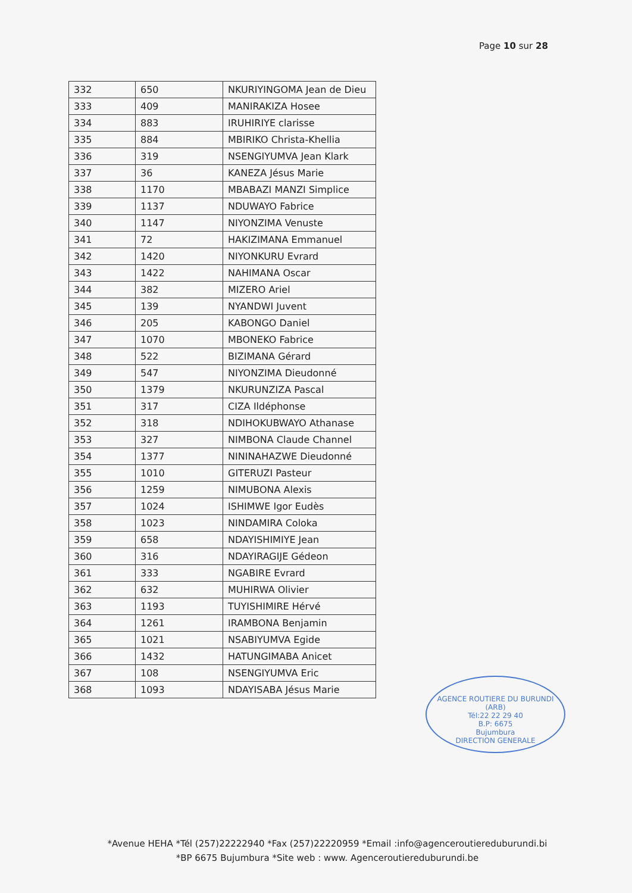Page 10 sur 28
| 332 | 650 | NKURIYINGOMA Jean de Dieu |
| 333 | 409 | MANIRAKIZA Hosee |
| 334 | 883 | IRUHIRIYE clarisse |
| 335 | 884 | MBIRIKO Christa-Khellia |
| 336 | 319 | NSENGIYUMVA Jean Klark |
| 337 | 36 | KANEZA Jésus Marie |
| 338 | 1170 | MBABAZI MANZI Simplice |
| 339 | 1137 | NDUWAYO Fabrice |
| 340 | 1147 | NIYONZIMA Venuste |
| 341 | 72 | HAKIZIMANA Emmanuel |
| 342 | 1420 | NIYONKURU Evrard |
| 343 | 1422 | NAHIMANA Oscar |
| 344 | 382 | MIZERO Ariel |
| 345 | 139 | NYANDWI Juvent |
| 346 | 205 | KABONGO Daniel |
| 347 | 1070 | MBONEKO Fabrice |
| 348 | 522 | BIZIMANA Gérard |
| 349 | 547 | NIYONZIMA Dieudonné |
| 350 | 1379 | NKURUNZIZA Pascal |
| 351 | 317 | CIZA Ildéphonse |
| 352 | 318 | NDIHOKUBWAYO Athanase |
| 353 | 327 | NIMBONA Claude Channel |
| 354 | 1377 | NININAHAZWE Dieudonné |
| 355 | 1010 | GITERUZI Pasteur |
| 356 | 1259 | NIMUBONA Alexis |
| 357 | 1024 | ISHIMWE Igor Eudès |
| 358 | 1023 | NINDAMIRA Coloka |
| 359 | 658 | NDAYISHIMIYE Jean |
| 360 | 316 | NDAYIRAGIJE Gédeon |
| 361 | 333 | NGABIRE Evrard |
| 362 | 632 | MUHIRWA Olivier |
| 363 | 1193 | TUYISHIMIRE Hérvé |
| 364 | 1261 | IRAMBONA Benjamin |
| 365 | 1021 | NSABIYUMVA Egide |
| 366 | 1432 | HATUNGIMABA Anicet |
| 367 | 108 | NSENGIYUMVA Eric |
| 368 | 1093 | NDAYISABA Jésus Marie |
AGENCE ROUTIERE DU BURUNDI (ARB)
Tél:22 22 29 40
B.P: 6675
Bujumbura
DIRECTION GENERALE
*Avenue HEHA *Tél (257)22222940 *Fax (257)22220959 *Email :info@agenceroutiereduburundi.bi
*BP 6675 Bujumbura *Site web : www. Agenceroutiereduburundi.be